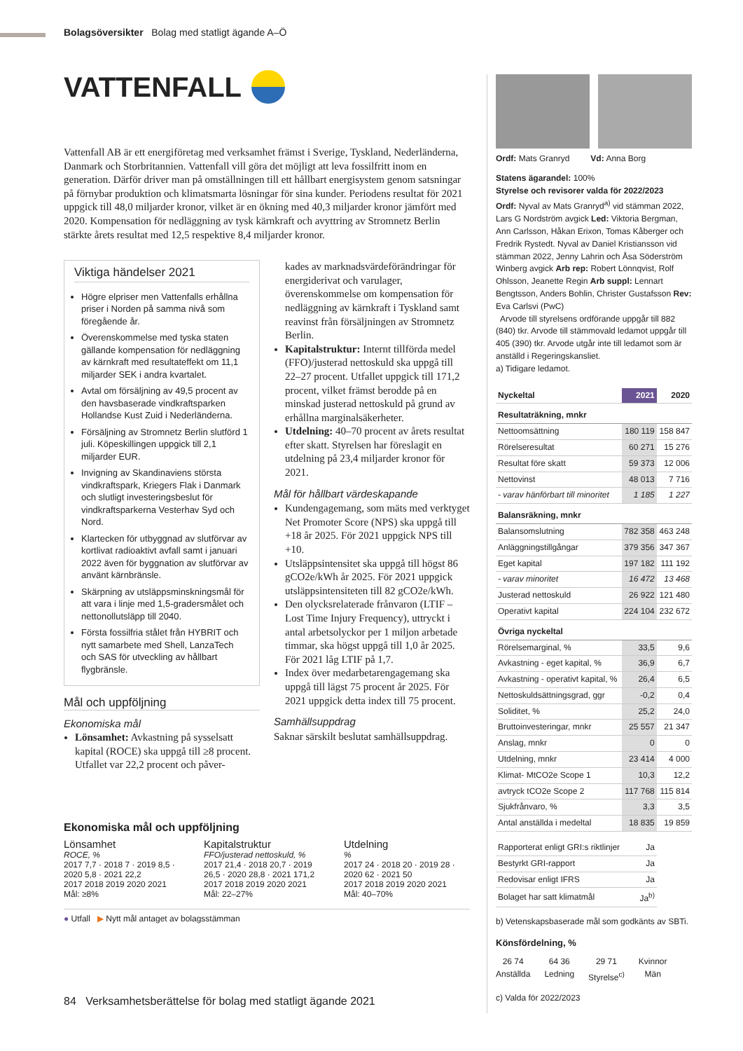Bolagsöversikter Bolag med statligt ägande A–Ö
VATTENFALL
Vattenfall AB är ett energiföretag med verksamhet främst i Sverige, Tyskland, Nederländerna, Danmark och Storbritannien. Vattenfall vill göra det möjligt att leva fossilfritt inom en generation. Därför driver man på omställningen till ett hållbart energisystem genom satsningar på förnybar produktion och klimatsmarta lösningar för sina kunder. Periodens resultat för 2021 uppgick till 48,0 miljarder kronor, vilket är en ökning med 40,3 miljarder kronor jämfört med 2020. Kompensation för nedläggning av tysk kärnkraft och avyttring av Stromnetz Berlin stärkte årets resultat med 12,5 respektive 8,4 miljarder kronor.
Viktiga händelser 2021
Högre elpriser men Vattenfalls erhållna priser i Norden på samma nivå som föregående år.
Överenskommelse med tyska staten gällande kompensation för nedläggning av kärnkraft med resultateffekt om 11,1 miljarder SEK i andra kvartalet.
Avtal om försäljning av 49,5 procent av den havsbaserade vindkraftsparken Hollandse Kust Zuid i Nederländerna.
Försäljning av Stromnetz Berlin slutförd 1 juli. Köpeskillingen uppgick till 2,1 miljarder EUR.
Invigning av Skandinaviens största vindkraftspark, Kriegers Flak i Danmark och slutligt investeringsbeslut för vindkraftsparkerna Vesterhav Syd och Nord.
Klartecken för utbyggnad av slutförvar av kortlivat radioaktivt avfall samt i januari 2022 även för byggnation av slutförvar av använt kärnbränsle.
Skärpning av utsläppsminskningsmål för att vara i linje med 1,5-gradersmålet och nettonollutsläpp till 2040.
Första fossilfria stålet från HYBRIT och nytt samarbete med Shell, LanzaTech och SAS för utveckling av hållbart flygbränsle.
Mål och uppföljning
Ekonomiska mål
Lönsamhet: Avkastning på sysselsatt kapital (ROCE) ska uppgå till ≥8 procent. Utfallet var 22,2 procent och påver-
kades av marknadsvärdeförändringar för energiderivat och varulager, överenskommelse om kompensation för nedläggning av kärnkraft i Tyskland samt reavinst från försäljningen av Stromnetz Berlin.
Kapitalstruktur: Internt tillförda medel (FFO)/justerad nettoskuld ska uppgå till 22–27 procent. Utfallet uppgick till 171,2 procent, vilket främst berodde på en minskad justerad nettoskuld på grund av erhållna marginalsäkerheter.
Utdelning: 40–70 procent av årets resultat efter skatt. Styrelsen har föreslagit en utdelning på 23,4 miljarder kronor för 2021.
Mål för hållbart värdeskapande
Kundengagemang, som mäts med verktyget Net Promoter Score (NPS) ska uppgå till +18 år 2025. För 2021 uppgick NPS till +10.
Utsläppsintensitet ska uppgå till högst 86 gCO2e/kWh år 2025. För 2021 uppgick utsläppsintensiteten till 82 gCO2e/kWh.
Den olycksrelaterade frånvaron (LTIF – Lost Time Injury Frequency), uttryckt i antal arbetsolyckor per 1 miljon arbetade timmar, ska högst uppgå till 1,0 år 2025. För 2021 låg LTIF på 1,7.
Index över medarbetarengagemang ska uppgå till lägst 75 procent år 2025. För 2021 uppgick detta index till 75 procent.
Samhällsuppdrag
Saknar särskilt beslutat samhällsuppdrag.
Ekonomiska mål och uppföljning
Lönsamhet
ROCE, %
2017 7,7 · 2018 7 · 2019 8,5 · 2020 5,8 · 2021 22,2
2017 2018 2019 2020 2021
Mål: ≥8%
Kapitalstruktur
FFO/justerad nettoskuld, %
2017 21,4 · 2018 20,7 · 2019 26,5 · 2020 28,8 · 2021 171,2
2017 2018 2019 2020 2021
Mål: 22–27%
Utdelning
%
2017 24 · 2018 20 · 2019 28 · 2020 62 · 2021 50
2017 2018 2019 2020 2021
Mål: 40–70%
● Utfall ▶ Nytt mål antaget av bolagsstämman
Ordf: Mats Granryd Vd: Anna Borg
Statens ägarandel: 100%
Styrelse och revisorer valda för 2022/2023
Ordf: Nyval av Mats Granryd<sup>a)</sup> vid stämman 2022, Lars G Nordström avgick Led: Viktoria Bergman, Ann Carlsson, Håkan Erixon, Tomas Kåberger och Fredrik Rystedt. Nyval av Daniel Kristiansson vid stämman 2022, Jenny Lahrin och Åsa Söderström Winberg avgick Arb rep: Robert Lönnqvist, Rolf Ohlsson, Jeanette Regin Arb suppl: Lennart Bengtsson, Anders Bohlin, Christer Gustafsson Rev: Eva Carlsvi (PwC)
Arvode till styrelsens ordförande uppgår till 882 (840) tkr. Arvode till stämmovald ledamot uppgår till 405 (390) tkr. Arvode utgår inte till ledamot som är anställd i Regeringskansliet.
a) Tidigare ledamot.
| Nyckeltal | 2021 | 2020 |
| --- | --- | --- |
| Resultaträkning, mnkr | | |
| Nettoomsättning | 180 119 | 158 847 |
| Rörelseresultat | 60 271 | 15 276 |
| Resultat före skatt | 59 373 | 12 006 |
| Nettovinst | 48 013 | 7 716 |
| - varav hänförbart till minoritet | 1 185 | 1 227 |
| Balansräkning, mnkr | | |
| Balansomslutning | 782 358 | 463 248 |
| Anläggningstillgångar | 379 356 | 347 367 |
| Eget kapital | 197 182 | 111 192 |
| - varav minoritet | 16 472 | 13 468 |
| Justerad nettoskuld | 26 922 | 121 480 |
| Operativt kapital | 224 104 | 232 672 |
| Övriga nyckeltal | | |
| Rörelsemarginal, % | 33,5 | 9,6 |
| Avkastning - eget kapital, % | 36,9 | 6,7 |
| Avkastning - operativt kapital, % | 26,4 | 6,5 |
| Nettoskuldsättningsgrad, ggr | -0,2 | 0,4 |
| Soliditet, % | 25,2 | 24,0 |
| Bruttoinvesteringar, mnkr | 25 557 | 21 347 |
| Anslag, mnkr | 0 | 0 |
| Utdelning, mnkr | 23 414 | 4 000 |
| Klimat- MtCO2e Scope 1 | 10,3 | 12,2 |
| avtryck tCO2e Scope 2 | 117 768 | 115 814 |
| Sjukfrånvaro, % | 3,3 | 3,5 |
| Antal anställda i medeltal | 18 835 | 19 859 |
| Rapporterat enligt GRI:s riktlinjer | Ja |
| Bestyrkt GRI-rapport | Ja |
| Redovisar enligt IFRS | Ja |
| Bolaget har satt klimatmål | Ja<sup>b)</sup> |
b) Vetenskapsbaserade mål som godkänts av SBTi.
Könsfördelning, %
26 74
Anställda
64 36
Ledning
29 71
Styrelse<sup>c)</sup>
Kvinnor
Män
c) Valda för 2022/2023
84 Verksamhetsberättelse för bolag med statligt ägande 2021